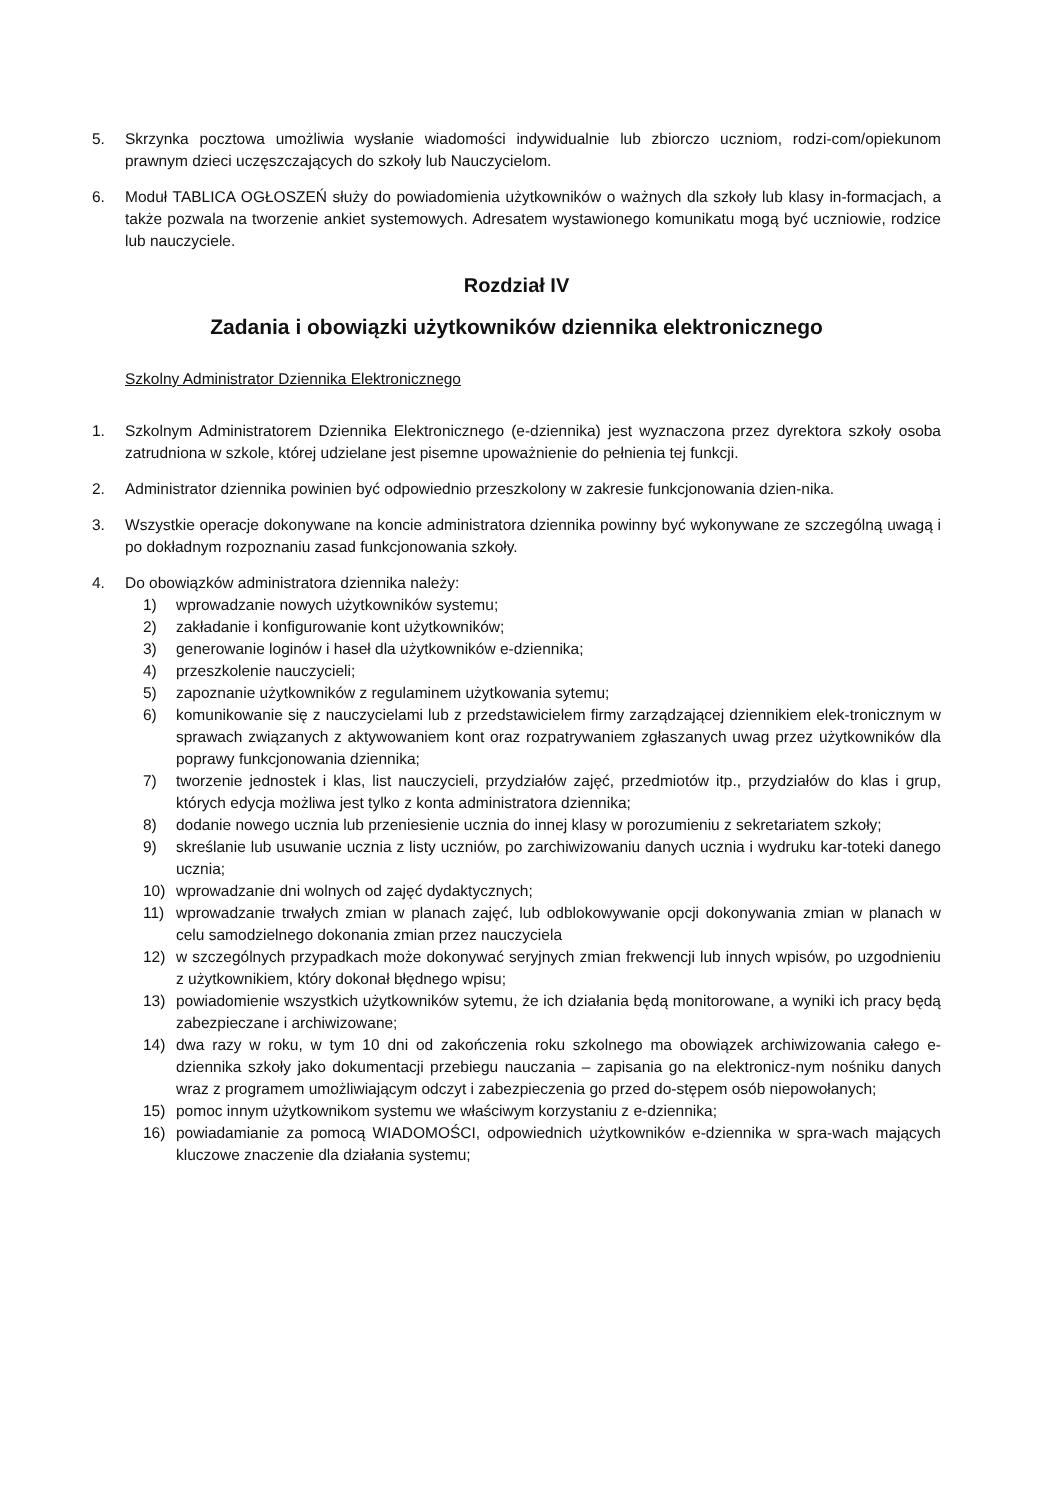5. Skrzynka pocztowa umożliwia wysłanie wiadomości indywidualnie lub zbiorczo uczniom, rodzi-com/opiekunom prawnym dzieci uczęszczających do szkoły lub Nauczycielom.
6. Moduł TABLICA OGŁOSZEŃ służy do powiadomienia użytkowników o ważnych dla szkoły lub klasy in-formacjach, a także pozwala na tworzenie ankiet systemowych. Adresatem wystawionego komunikatu mogą być uczniowie, rodzice lub nauczyciele.
Rozdział IV
Zadania i obowiązki użytkowników dziennika elektronicznego
Szkolny Administrator Dziennika Elektronicznego
1. Szkolnym Administratorem Dziennika Elektronicznego (e-dziennika) jest wyznaczona przez dyrektora szkoły osoba zatrudniona w szkole, której udzielane jest pisemne upoważnienie do pełnienia tej funkcji.
2. Administrator dziennika powinien być odpowiednio przeszkolony w zakresie funkcjonowania dzien-nika.
3. Wszystkie operacje dokonywane na koncie administratora dziennika powinny być wykonywane ze szczególną uwagą i po dokładnym rozpoznaniu zasad funkcjonowania szkoły.
4. Do obowiązków administratora dziennika należy:
1) wprowadzanie nowych użytkowników systemu;
2) zakładanie i konfigurowanie kont użytkowników;
3) generowanie loginów i haseł dla użytkowników e-dziennika;
4) przeszkolenie nauczycieli;
5) zapoznanie użytkowników z regulaminem użytkowania sytemu;
6) komunikowanie się z nauczycielami lub z przedstawicielem firmy zarządzającej dziennikiem elek-tronicznym w sprawach związanych z aktywowaniem kont oraz rozpatrywaniem zgłaszanych uwag przez użytkowników dla poprawy funkcjonowania dziennika;
7) tworzenie jednostek i klas, list nauczycieli, przydziałów zajęć, przedmiotów itp., przydziałów do klas i grup, których edycja możliwa jest tylko z konta administratora dziennika;
8) dodanie nowego ucznia lub przeniesienie ucznia do innej klasy w porozumieniu z sekretariatem szkoły;
9) skreślanie lub usuwanie ucznia z listy uczniów, po zarchiwizowaniu danych ucznia i wydruku kar-toteki danego ucznia;
10) wprowadzanie dni wolnych od zajęć dydaktycznych;
11) wprowadzanie trwałych zmian w planach zajęć, lub odblokowywanie opcji dokonywania zmian w planach w celu samodzielnego dokonania zmian przez nauczyciela
12) w szczególnych przypadkach może dokonywać seryjnych zmian frekwencji lub innych wpisów, po uzgodnieniu z użytkownikiem, który dokonał błędnego wpisu;
13) powiadomienie wszystkich użytkowników sytemu, że ich działania będą monitorowane, a wyniki ich pracy będą zabezpieczane i archiwizowane;
14) dwa razy w roku, w tym 10 dni od zakończenia roku szkolnego ma obowiązek archiwizowania całego e-dziennika szkoły jako dokumentacji przebiegu nauczania – zapisania go na elektronicz-nym nośniku danych wraz z programem umożliwiającym odczyt i zabezpieczenia go przed do-stępem osób niepowołanych;
15) pomoc innym użytkownikom systemu we właściwym korzystaniu z e-dziennika;
16) powiadamianie za pomocą WIADOMOŚCI, odpowiednich użytkowników e-dziennika w spra-wach mających kluczowe znaczenie dla działania systemu;